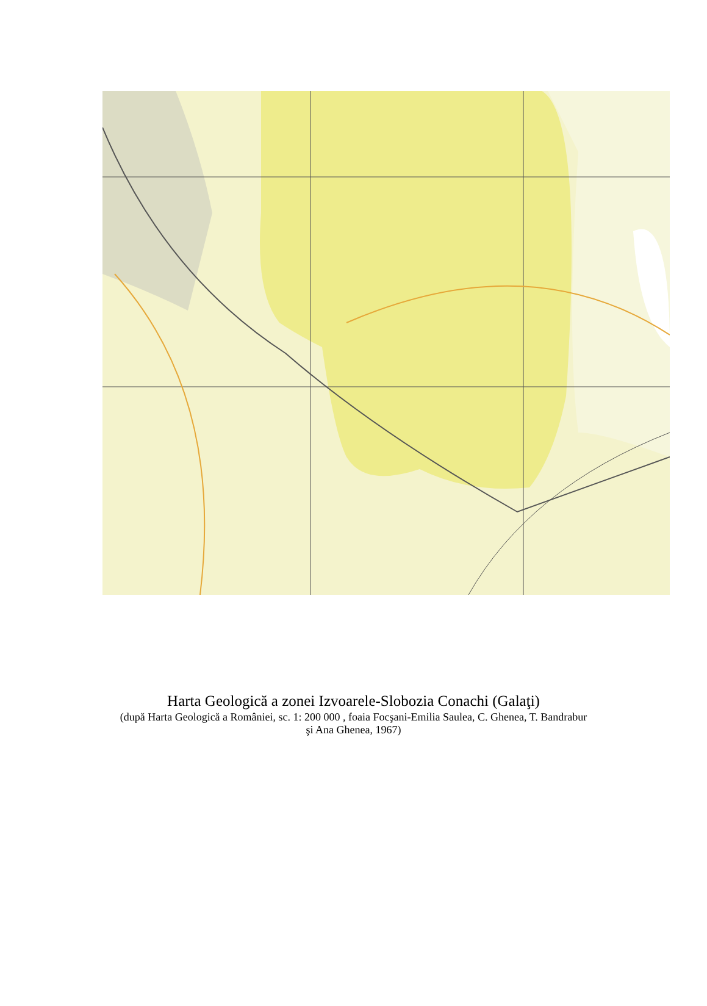Harta Geologică a zonei Izvoarele-Slobozia Conachi (Galaţi)
(după Harta Geologică a României, sc. 1: 200 000 , foaia Focşani-Emilia Saulea, C. Ghenea, T. Bandrabur şi Ana Ghenea, 1967)